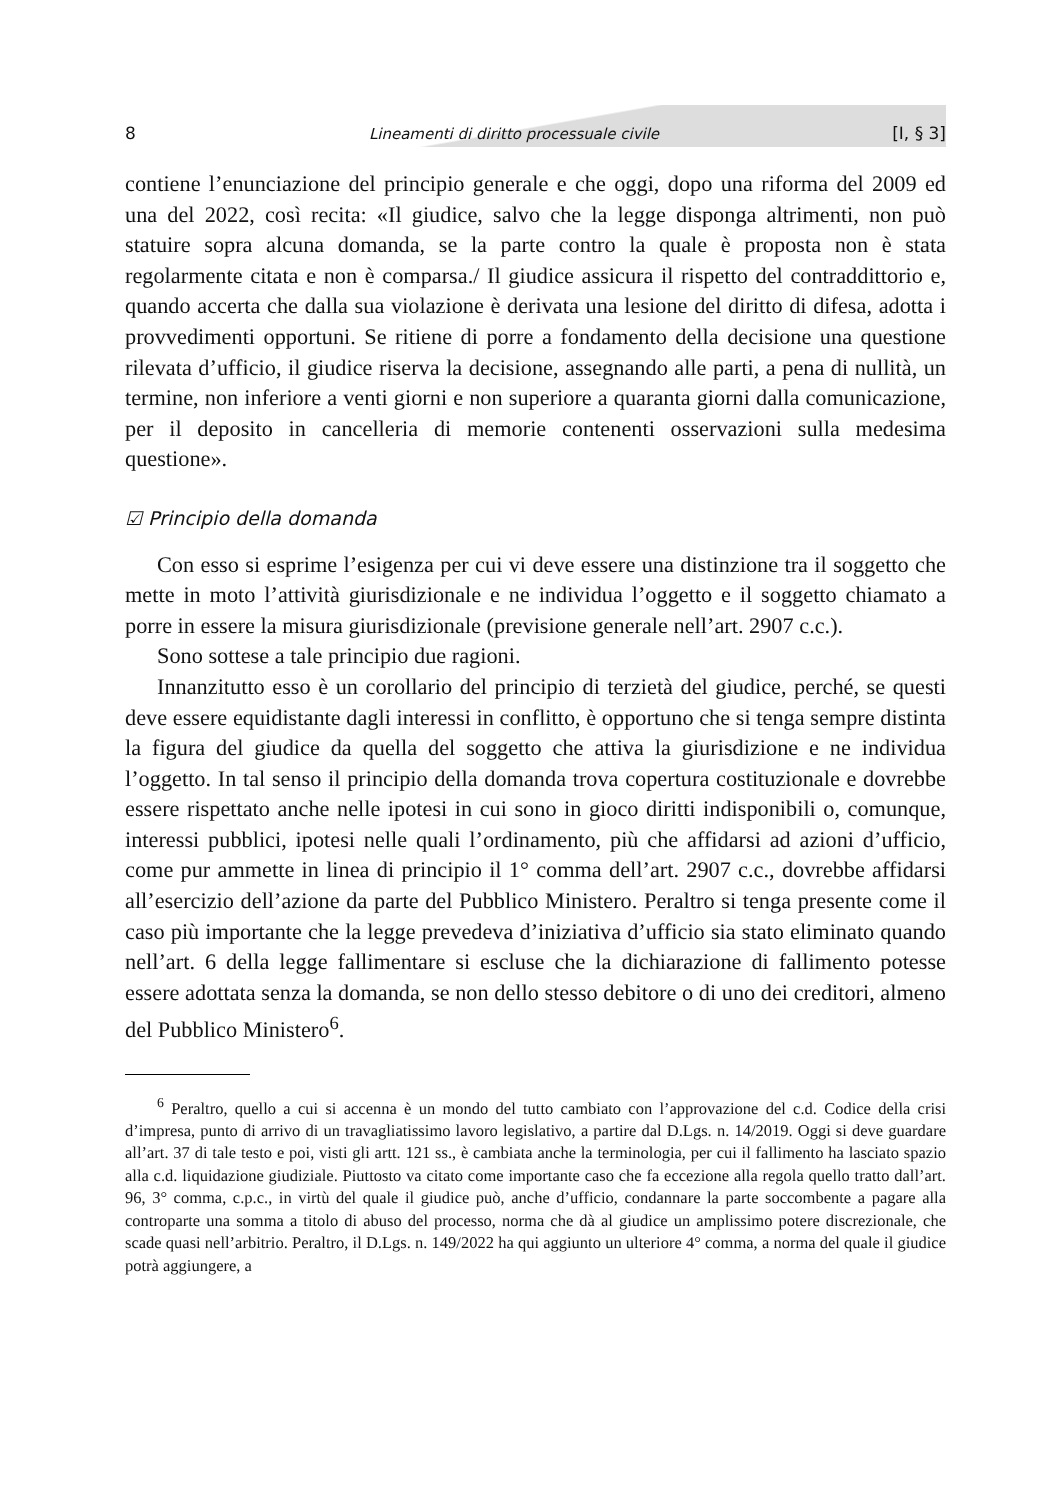8 Lineamenti di diritto processuale civile [I, § 3]
contiene l’enunciazione del principio generale e che oggi, dopo una riforma del 2009 ed una del 2022, così recita: «Il giudice, salvo che la legge disponga altrimenti, non può statuire sopra alcuna domanda, se la parte contro la quale è proposta non è stata regolarmente citata e non è comparsa./ Il giudice assicura il rispetto del contraddittorio e, quando accerta che dalla sua violazione è derivata una lesione del diritto di difesa, adotta i provvedimenti opportuni. Se ritiene di porre a fondamento della decisione una questione rilevata d’ufficio, il giudice riserva la decisione, assegnando alle parti, a pena di nullità, un termine, non inferiore a venti giorni e non superiore a quaranta giorni dalla comunicazione, per il deposito in cancelleria di memorie contenenti osservazioni sulla medesima questione».
☑ Principio della domanda
Con esso si esprime l’esigenza per cui vi deve essere una distinzione tra il soggetto che mette in moto l’attività giurisdizionale e ne individua l’oggetto e il soggetto chiamato a porre in essere la misura giurisdizionale (previsione generale nell’art. 2907 c.c.).
Sono sottese a tale principio due ragioni.
Innanzitutto esso è un corollario del principio di terzietà del giudice, perché, se questi deve essere equidistante dagli interessi in conflitto, è opportuno che si tenga sempre distinta la figura del giudice da quella del soggetto che attiva la giurisdizione e ne individua l’oggetto. In tal senso il principio della domanda trova copertura costituzionale e dovrebbe essere rispettato anche nelle ipotesi in cui sono in gioco diritti indisponibili o, comunque, interessi pubblici, ipotesi nelle quali l’ordinamento, più che affidarsi ad azioni d’ufficio, come pur ammette in linea di principio il 1° comma dell’art. 2907 c.c., dovrebbe affidarsi all’esercizio dell’azione da parte del Pubblico Ministero. Peraltro si tenga presente come il caso più importante che la legge prevedeva d’iniziativa d’ufficio sia stato eliminato quando nell’art. 6 della legge fallimentare si escluse che la dichiarazione di fallimento potesse essere adottata senza la domanda, se non dello stesso debitore o di uno dei creditori, almeno del Pubblico Ministero<sup>6</sup>.
<sup>6</sup> Peraltro, quello a cui si accenna è un mondo del tutto cambiato con l’approvazione del c.d. Codice della crisi d’impresa, punto di arrivo di un travagliatissimo lavoro legislativo, a partire dal D.Lgs. n. 14/2019. Oggi si deve guardare all’art. 37 di tale testo e poi, visti gli artt. 121 ss., è cambiata anche la terminologia, per cui il fallimento ha lasciato spazio alla c.d. liquidazione giudiziale. Piuttosto va citato come importante caso che fa eccezione alla regola quello tratto dall’art. 96, 3° comma, c.p.c., in virtù del quale il giudice può, anche d’ufficio, condannare la parte soccombente a pagare alla controparte una somma a titolo di abuso del processo, norma che dà al giudice un amplissimo potere discrezionale, che scade quasi nell’arbitrio. Peraltro, il D.Lgs. n. 149/2022 ha qui aggiunto un ulteriore 4° comma, a norma del quale il giudice potrà aggiungere, a